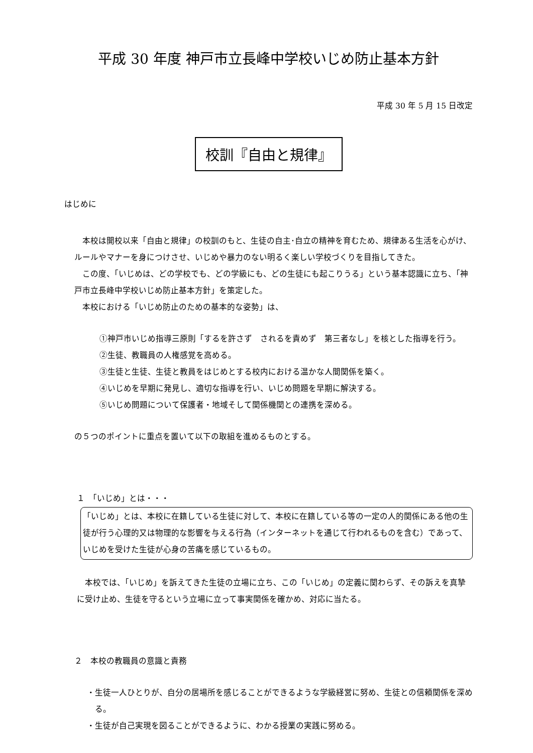平成 30 年度 神戸市立長峰中学校いじめ防止基本方針
平成 30 年 5 月 15 日改定
校訓『自由と規律』
はじめに
　本校は開校以来「自由と規律」の校訓のもと、生徒の自主･自立の精神を育むため、規律ある生活を心がけ、ルールやマナーを身につけさせ、いじめや暴力のない明るく楽しい学校づくりを目指してきた。
　この度、「いじめは、どの学校でも、どの学級にも、どの生徒にも起こりうる」という基本認識に立ち、「神戸市立長峰中学校いじめ防止基本方針」を策定した。
　本校における「いじめ防止のための基本的な姿勢」は、
①神戸市いじめ指導三原則「するを許さず　されるを責めず　第三者なし」を核とした指導を行う。
②生徒、教職員の人権感覚を高める。
③生徒と生徒、生徒と教員をはじめとする校内における温かな人間関係を築く。
④いじめを早期に発見し、適切な指導を行い、いじめ問題を早期に解決する。
⑤いじめ問題について保護者・地域そして関係機関との連携を深める。
の５つのポイントに重点を置いて以下の取組を進めるものとする。
１　「いじめ」とは・・・
「いじめ」とは、本校に在籍している生徒に対して、本校に在籍している等の一定の人的関係にある他の生徒が行う心理的又は物理的な影響を与える行為（インターネットを通じて行われるものを含む）であって、いじめを受けた生徒が心身の苦痛を感じているもの。
　本校では、「いじめ」を訴えてきた生徒の立場に立ち、この「いじめ」の定義に関わらず、その訴えを真摯に受け止め、生徒を守るという立場に立って事実関係を確かめ、対応に当たる。
２　本校の教職員の意識と責務
・生徒一人ひとりが、自分の居場所を感じることができるような学級経営に努め、生徒との信頼関係を深める。
・生徒が自己実現を図ることができるように、わかる授業の実践に努める。